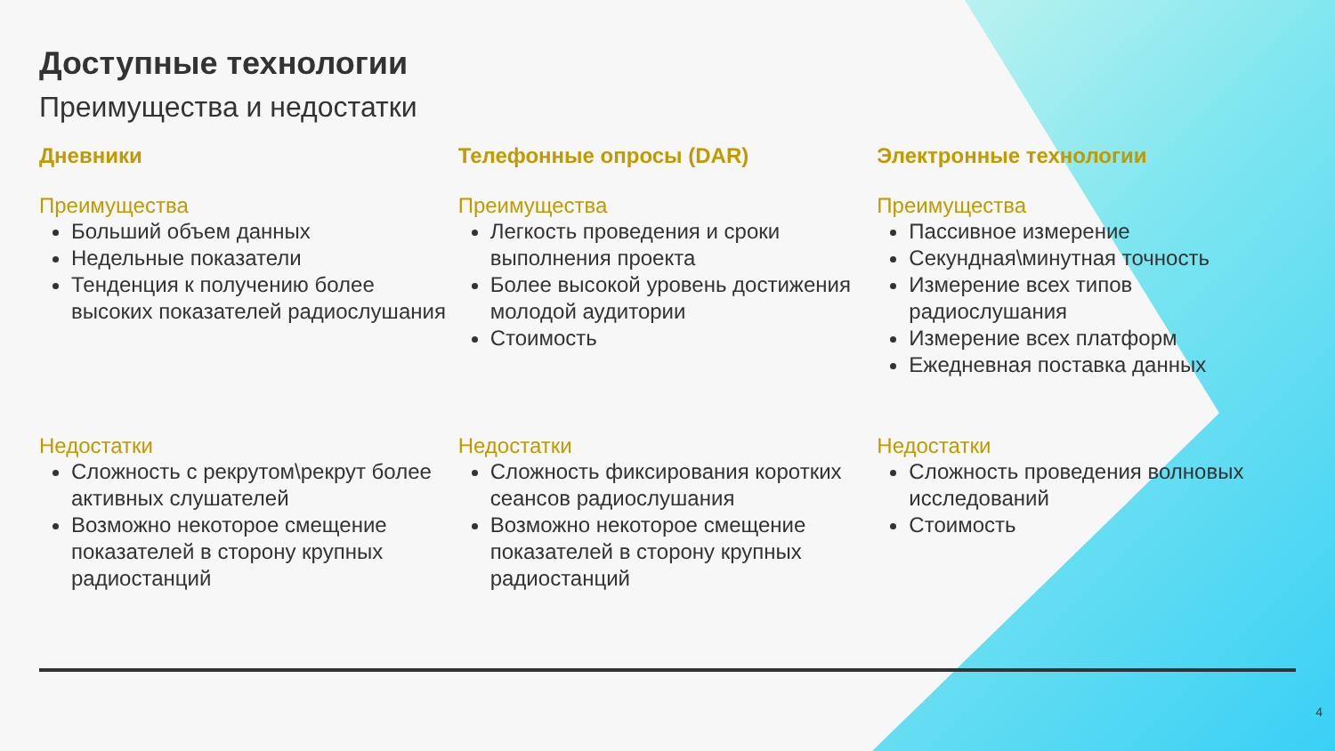Доступные технологии
Преимущества и недостатки
Дневники
Преимущества
Больший объем данных
Недельные показатели
Тенденция к получению более высоких показателей радиослушания
Недостатки
Сложность с рекрутом\рекрут более активных слушателей
Возможно некоторое смещение показателей в сторону крупных радиостанций
Телефонные опросы (DAR)
Преимущества
Легкость проведения и сроки выполнения проекта
Более высокой уровень достижения молодой аудитории
Стоимость
Недостатки
Сложность фиксирования коротких сеансов радиослушания
Возможно некоторое смещение показателей в сторону крупных радиостанций
Электронные технологии
Преимущества
Пассивное измерение
Секундная\минутная точность
Измерение всех типов радиослушания
Измерение всех платформ
Ежедневная поставка данных
Недостатки
Сложность проведения волновых исследований
Стоимость
4